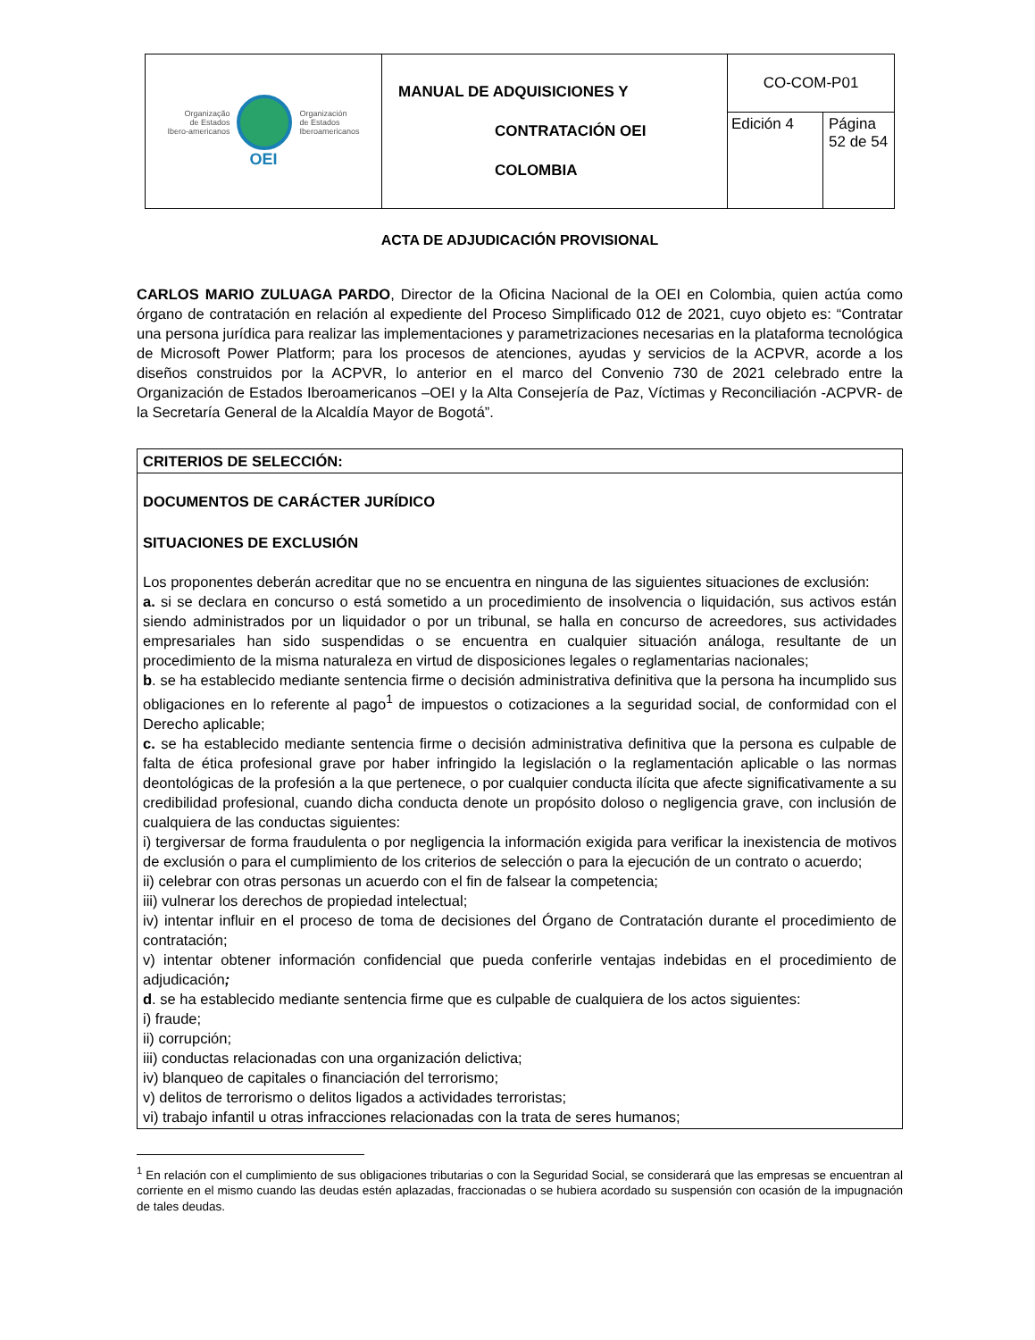| Organização de Estados Ibero-americanos Organización de Estados Iberoamericanos OEI | MANUAL DE ADQUISICIONES Y CONTRATACIÓN OEI COLOMBIA | CO-COM-P01 | |
| | | Edición 4 | Página 52 de 54 |
ACTA DE ADJUDICACIÓN PROVISIONAL
CARLOS MARIO ZULUAGA PARDO, Director de la Oficina Nacional de la OEI en Colombia, quien actúa como órgano de contratación en relación al expediente del Proceso Simplificado 012 de 2021, cuyo objeto es: “Contratar una persona jurídica para realizar las implementaciones y parametrizaciones necesarias en la plataforma tecnológica de Microsoft Power Platform; para los procesos de atenciones, ayudas y servicios de la ACPVR, acorde a los diseños construidos por la ACPVR, lo anterior en el marco del Convenio 730 de 2021 celebrado entre la Organización de Estados Iberoamericanos –OEI y la Alta Consejería de Paz, Víctimas y Reconciliación -ACPVR- de la Secretaría General de la Alcaldía Mayor de Bogotá”.
CRITERIOS DE SELECCIÓN:
DOCUMENTOS DE CARÁCTER JURÍDICO
SITUACIONES DE EXCLUSIÓN
Los proponentes deberán acreditar que no se encuentra en ninguna de las siguientes situaciones de exclusión:
a. si se declara en concurso o está sometido a un procedimiento de insolvencia o liquidación, sus activos están siendo administrados por un liquidador o por un tribunal, se halla en concurso de acreedores, sus actividades empresariales han sido suspendidas o se encuentra en cualquier situación análoga, resultante de un procedimiento de la misma naturaleza en virtud de disposiciones legales o reglamentarias nacionales;
b. se ha establecido mediante sentencia firme o decisión administrativa definitiva que la persona ha incumplido sus obligaciones en lo referente al pago<sup>1</sup> de impuestos o cotizaciones a la seguridad social, de conformidad con el Derecho aplicable;
c. se ha establecido mediante sentencia firme o decisión administrativa definitiva que la persona es culpable de falta de ética profesional grave por haber infringido la legislación o la reglamentación aplicable o las normas deontológicas de la profesión a la que pertenece, o por cualquier conducta ilícita que afecte significativamente a su credibilidad profesional, cuando dicha conducta denote un propósito doloso o negligencia grave, con inclusión de cualquiera de las conductas siguientes:
i) tergiversar de forma fraudulenta o por negligencia la información exigida para verificar la inexistencia de motivos de exclusión o para el cumplimiento de los criterios de selección o para la ejecución de un contrato o acuerdo;
ii) celebrar con otras personas un acuerdo con el fin de falsear la competencia;
iii) vulnerar los derechos de propiedad intelectual;
iv) intentar influir en el proceso de toma de decisiones del Órgano de Contratación durante el procedimiento de contratación;
v) intentar obtener información confidencial que pueda conferirle ventajas indebidas en el procedimiento de adjudicación;
d. se ha establecido mediante sentencia firme que es culpable de cualquiera de los actos siguientes:
i) fraude;
ii) corrupción;
iii) conductas relacionadas con una organización delictiva;
iv) blanqueo de capitales o financiación del terrorismo;
v) delitos de terrorismo o delitos ligados a actividades terroristas;
vi) trabajo infantil u otras infracciones relacionadas con la trata de seres humanos;
<sup>1</sup> En relación con el cumplimiento de sus obligaciones tributarias o con la Seguridad Social, se considerará que las empresas se encuentran al corriente en el mismo cuando las deudas estén aplazadas, fraccionadas o se hubiera acordado su suspensión con ocasión de la impugnación de tales deudas.